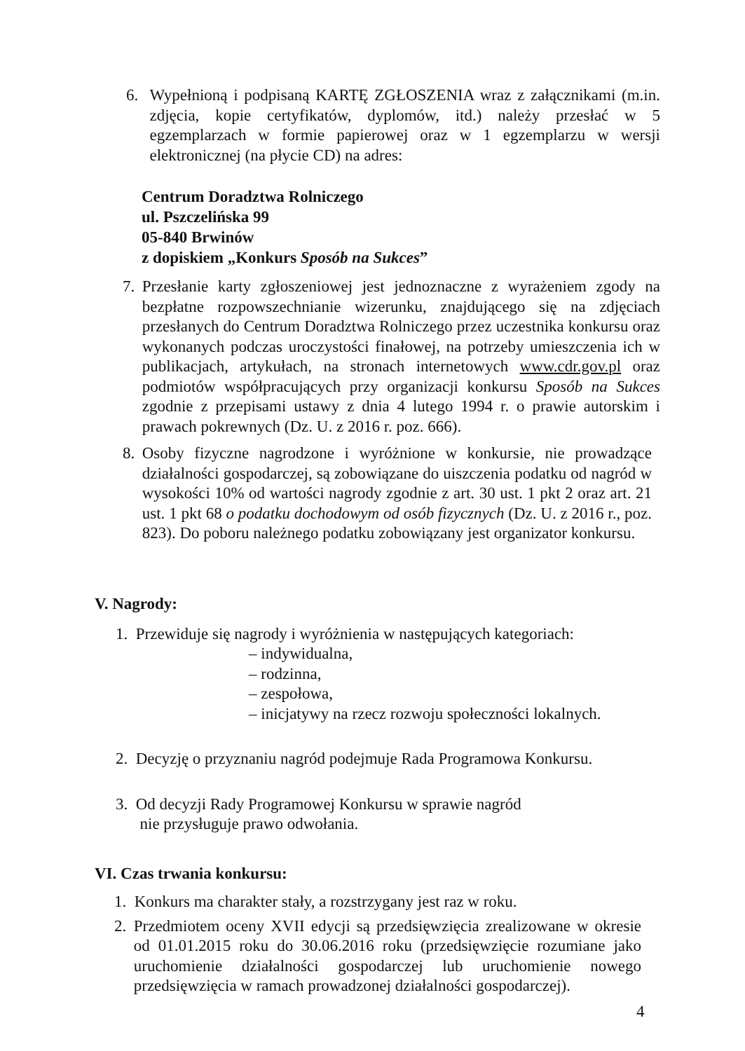6. Wypełnioną i podpisaną KARTĘ ZGŁOSZENIA wraz z załącznikami (m.in. zdjęcia, kopie certyfikatów, dyplomów, itd.) należy przesłać w 5 egzemplarzach w formie papierowej oraz w 1 egzemplarzu w wersji elektronicznej (na płycie CD) na adres:
Centrum Doradztwa Rolniczego
ul. Pszczelińska 99
05-840 Brwinów
z dopiskiem „Konkurs Sposób na Sukces”
7. Przesłanie karty zgłoszeniowej jest jednoznaczne z wyrażeniem zgody na bezpłatne rozpowszechnianie wizerunku, znajdującego się na zdjęciach przesłanych do Centrum Doradztwa Rolniczego przez uczestnika konkursu oraz wykonanych podczas uroczystości finałowej, na potrzeby umieszczenia ich w publikacjach, artykułach, na stronach internetowych www.cdr.gov.pl oraz podmiotów współpracujących przy organizacji konkursu Sposób na Sukces zgodnie z przepisami ustawy z dnia 4 lutego 1994 r. o prawie autorskim i prawach pokrewnych (Dz. U. z 2016 r. poz. 666).
8. Osoby fizyczne nagrodzone i wyróżnione w konkursie, nie prowadzące działalności gospodarczej, są zobowiązane do uiszczenia podatku od nagród w wysokości 10% od wartości nagrody zgodnie z art. 30 ust. 1 pkt 2 oraz art. 21 ust. 1 pkt 68 o podatku dochodowym od osób fizycznych (Dz. U. z 2016 r., poz. 823). Do poboru należnego podatku zobowiązany jest organizator konkursu.
V. Nagrody:
1. Przewiduje się nagrody i wyróżnienia w następujących kategoriach:
– indywidualna,
– rodzinna,
– zespołowa,
– inicjatywy na rzecz rozwoju społeczności lokalnych.
2. Decyzję o przyznaniu nagród podejmuje Rada Programowa Konkursu.
3. Od decyzji Rady Programowej Konkursu w sprawie nagród
nie przysługuje prawo odwołania.
VI. Czas trwania konkursu:
1. Konkurs ma charakter stały, a rozstrzygany jest raz w roku.
2. Przedmiotem oceny XVII edycji są przedsięwzięcia zrealizowane w okresie od 01.01.2015 roku do 30.06.2016 roku (przedsięwzięcie rozumiane jako uruchomienie działalności gospodarczej lub uruchomienie nowego przedsięwzięcia w ramach prowadzonej działalności gospodarczej).
4